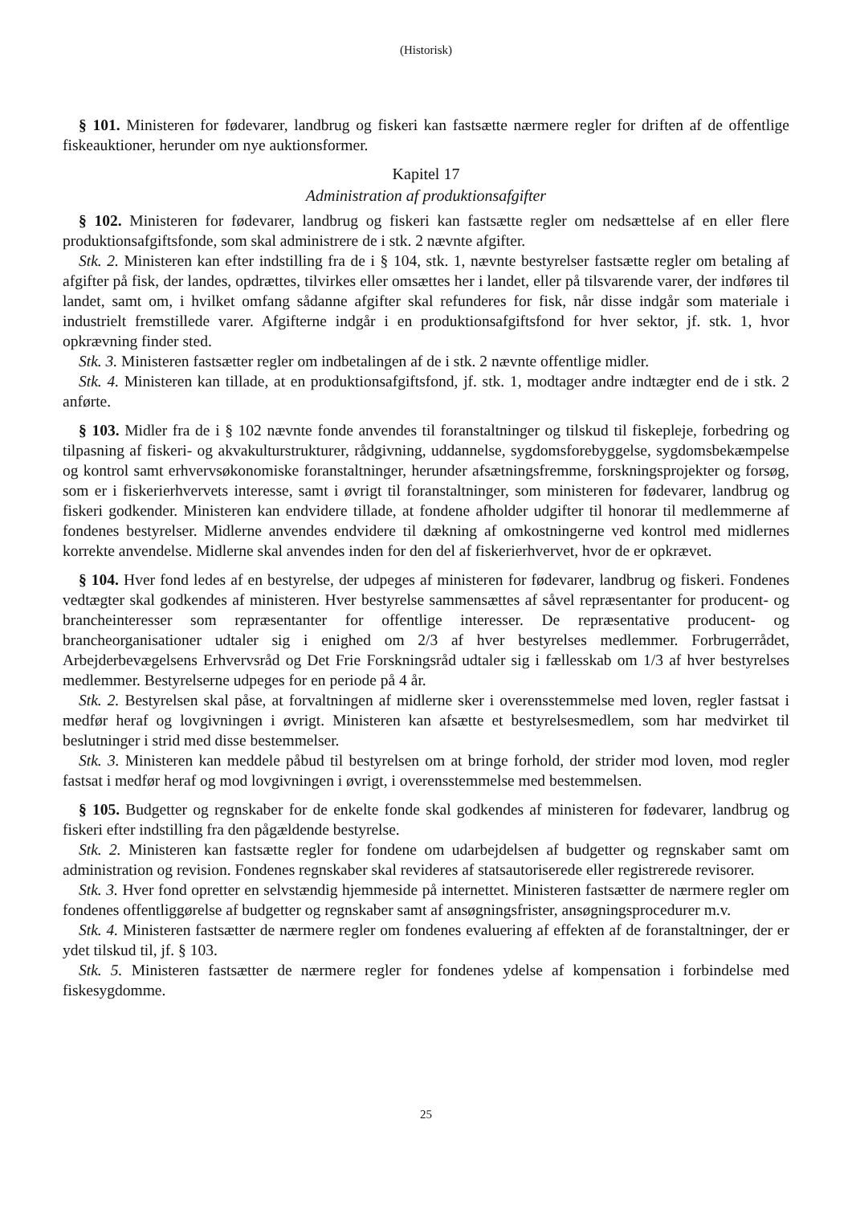(Historisk)
§ 101. Ministeren for fødevarer, landbrug og fiskeri kan fastsætte nærmere regler for driften af de offentlige fiskeauktioner, herunder om nye auktionsformer.
Kapitel 17
Administration af produktionsafgifter
§ 102. Ministeren for fødevarer, landbrug og fiskeri kan fastsætte regler om nedsættelse af en eller flere produktionsafgiftsfonde, som skal administrere de i stk. 2 nævnte afgifter.
Stk. 2. Ministeren kan efter indstilling fra de i § 104, stk. 1, nævnte bestyrelser fastsætte regler om betaling af afgifter på fisk, der landes, opdrættes, tilvirkes eller omsættes her i landet, eller på tilsvarende varer, der indføres til landet, samt om, i hvilket omfang sådanne afgifter skal refunderes for fisk, når disse indgår som materiale i industrielt fremstillede varer. Afgifterne indgår i en produktionsafgiftsfond for hver sektor, jf. stk. 1, hvor opkrævning finder sted.
Stk. 3. Ministeren fastsætter regler om indbetalingen af de i stk. 2 nævnte offentlige midler.
Stk. 4. Ministeren kan tillade, at en produktionsafgiftsfond, jf. stk. 1, modtager andre indtægter end de i stk. 2 anførte.
§ 103. Midler fra de i § 102 nævnte fonde anvendes til foranstaltninger og tilskud til fiskepleje, forbedring og tilpasning af fiskeri- og akvakulturstrukturer, rådgivning, uddannelse, sygdomsforebyggelse, sygdomsbekæmpelse og kontrol samt erhvervsøkonomiske foranstaltninger, herunder afsætningsfremme, forskningsprojekter og forsøg, som er i fiskerierhvervets interesse, samt i øvrigt til foranstaltninger, som ministeren for fødevarer, landbrug og fiskeri godkender. Ministeren kan endvidere tillade, at fondene afholder udgifter til honorar til medlemmerne af fondenes bestyrelser. Midlerne anvendes endvidere til dækning af omkostningerne ved kontrol med midlernes korrekte anvendelse. Midlerne skal anvendes inden for den del af fiskerierhvervet, hvor de er opkrævet.
§ 104. Hver fond ledes af en bestyrelse, der udpeges af ministeren for fødevarer, landbrug og fiskeri. Fondenes vedtægter skal godkendes af ministeren. Hver bestyrelse sammensættes af såvel repræsentanter for producent- og brancheinteresser som repræsentanter for offentlige interesser. De repræsentative producent- og brancheorganisationer udtaler sig i enighed om 2/3 af hver bestyrelses medlemmer. Forbrugerrådet, Arbejderbevægelsens Erhvervsråd og Det Frie Forskningsråd udtaler sig i fællesskab om 1/3 af hver bestyrelses medlemmer. Bestyrelserne udpeges for en periode på 4 år.
Stk. 2. Bestyrelsen skal påse, at forvaltningen af midlerne sker i overensstemmelse med loven, regler fastsat i medfør heraf og lovgivningen i øvrigt. Ministeren kan afsætte et bestyrelsesmedlem, som har medvirket til beslutninger i strid med disse bestemmelser.
Stk. 3. Ministeren kan meddele påbud til bestyrelsen om at bringe forhold, der strider mod loven, mod regler fastsat i medfør heraf og mod lovgivningen i øvrigt, i overensstemmelse med bestemmelsen.
§ 105. Budgetter og regnskaber for de enkelte fonde skal godkendes af ministeren for fødevarer, landbrug og fiskeri efter indstilling fra den pågældende bestyrelse.
Stk. 2. Ministeren kan fastsætte regler for fondene om udarbejdelsen af budgetter og regnskaber samt om administration og revision. Fondenes regnskaber skal revideres af statsautoriserede eller registrerede revisorer.
Stk. 3. Hver fond opretter en selvstændig hjemmeside på internettet. Ministeren fastsætter de nærmere regler om fondenes offentliggørelse af budgetter og regnskaber samt af ansøgningsfrister, ansøgningsprocedurer m.v.
Stk. 4. Ministeren fastsætter de nærmere regler om fondenes evaluering af effekten af de foranstaltninger, der er ydet tilskud til, jf. § 103.
Stk. 5. Ministeren fastsætter de nærmere regler for fondenes ydelse af kompensation i forbindelse med fiskesygdomme.
25